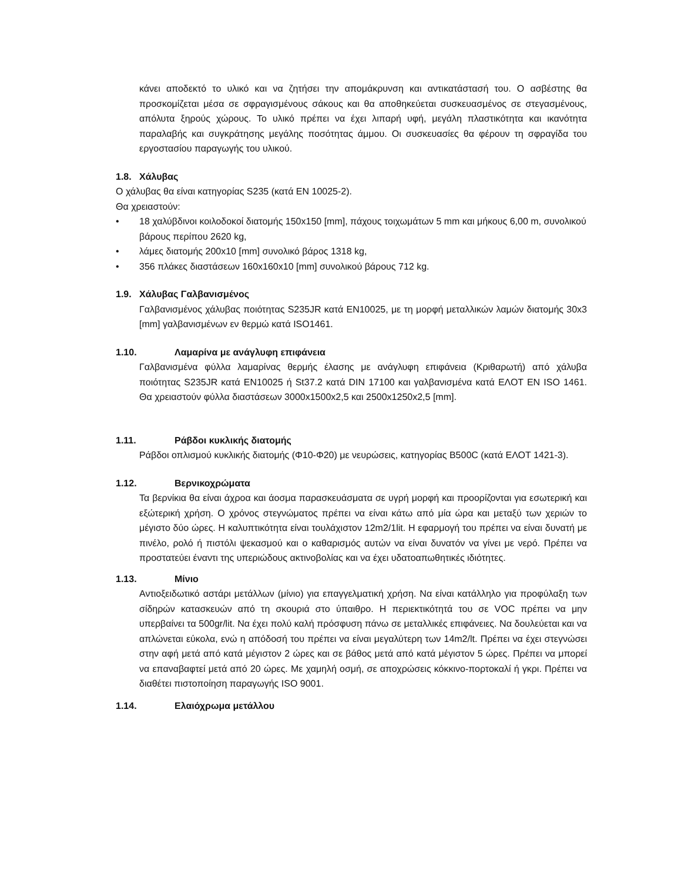κάνει αποδεκτό το υλικό και να ζητήσει την απομάκρυνση και αντικατάστασή του. Ο ασβέστης θα προσκομίζεται μέσα σε σφραγισμένους σάκους και θα αποθηκεύεται συσκευασμένος σε στεγασμένους, απόλυτα ξηρούς χώρους. Το υλικό πρέπει να έχει λιπαρή υφή, μεγάλη πλαστικότητα και ικανότητα παραλαβής και συγκράτησης μεγάλης ποσότητας άμμου. Οι συσκευασίες θα φέρουν τη σφραγίδα του εργοστασίου παραγωγής του υλικού.
1.8. Χάλυβας
Ο χάλυβας θα είναι κατηγορίας S235 (κατά ΕΝ 10025-2).
Θα χρειαστούν:
• 18 χαλύβδινοι κοιλοδοκοί διατομής 150x150 [mm], πάχους τοιχωμάτων 5 mm και μήκους 6,00 m, συνολικού βάρους περίπου 2620 kg,
• λάμες διατομής 200x10 [mm] συνολικό βάρος 1318 kg,
• 356 πλάκες διαστάσεων 160x160x10 [mm] συνολικού βάρους 712 kg.
1.9. Χάλυβας Γαλβανισμένος
Γαλβανισμένος χάλυβας ποιότητας S235JR κατά ΕΝ10025, με τη μορφή μεταλλικών λαμών διατομής 30x3 [mm] γαλβανισμένων εν θερμώ κατά ISO1461.
1.10. Λαμαρίνα με ανάγλυφη επιφάνεια
Γαλβανισμένα φύλλα λαμαρίνας θερμής έλασης με ανάγλυφη επιφάνεια (Κριθαρωτή) από χάλυβα ποιότητας S235JR κατά ΕΝ10025 ή St37.2 κατά DIN 17100 και γαλβανισμένα κατά ΕΛΟΤ ΕΝ ISO 1461. Θα χρειαστούν φύλλα διαστάσεων 3000x1500x2,5 και 2500x1250x2,5 [mm].
1.11. Ράβδοι κυκλικής διατομής
Ράβδοι οπλισμού κυκλικής διατομής (Φ10-Φ20) με νευρώσεις, κατηγορίας B500C (κατά ΕΛΟΤ 1421-3).
1.12. Βερνικοχρώματα
Τα βερνίκια θα είναι άχροα και άοσμα παρασκευάσματα σε υγρή μορφή και προορίζονται για εσωτερική και εξώτερική χρήση. Ο χρόνος στεγνώματος πρέπει να είναι κάτω από μία ώρα και μεταξύ των χεριών το μέγιστο δύο ώρες. Η καλυπτικότητα είναι τουλάχιστον 12m2/1lit. Η εφαρμογή του πρέπει να είναι δυνατή με πινέλο, ρολό ή πιστόλι ψεκασμού και ο καθαρισμός αυτών να είναι δυνατόν να γίνει με νερό. Πρέπει να προστατεύει έναντι της υπεριώδους ακτινοβολίας και να έχει υδατοαπωθητικές ιδιότητες.
1.13. Μίνιο
Αντιοξειδωτικό αστάρι μετάλλων (μίνιο) για επαγγελματική χρήση. Να είναι κατάλληλο για προφύλαξη των σίδηρών κατασκευών από τη σκουριά στο ύπαιθρο. Η περιεκτικότητά του σε VOC πρέπει να μην υπερβαίνει τα 500gr/lit. Να έχει πολύ καλή πρόσφυση πάνω σε μεταλλικές επιφάνειες. Να δουλεύεται και να απλώνεται εύκολα, ενώ η απόδοσή του πρέπει να είναι μεγαλύτερη των 14m2/lt. Πρέπει να έχει στεγνώσει στην αφή μετά από κατά μέγιστον 2 ώρες και σε βάθος μετά από κατά μέγιστον 5 ώρες. Πρέπει να μπορεί να επαναβαφτεί μετά από 20 ώρες. Με χαμηλή οσμή, σε αποχρώσεις κόκκινο-πορτοκαλί ή γκρι. Πρέπει να διαθέτει πιστοποίηση παραγωγής ISO 9001.
1.14. Ελαιόχρωμα μετάλλου